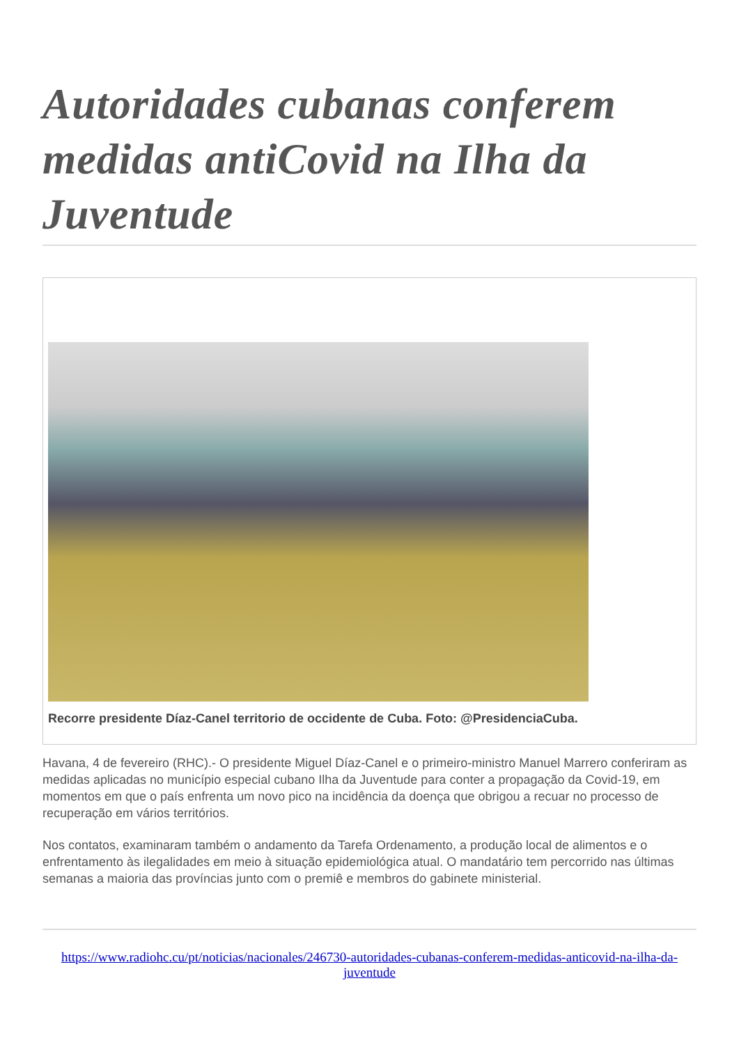Autoridades cubanas conferem medidas antiCovid na Ilha da Juventude
Recorre presidente Díaz-Canel territorio de occidente de Cuba. Foto: @PresidenciaCuba.
Havana, 4 de fevereiro (RHC).- O presidente Miguel Díaz-Canel e o primeiro-ministro Manuel Marrero conferiram as medidas aplicadas no município especial cubano Ilha da Juventude para conter a propagação da Covid-19, em momentos em que o país enfrenta um novo pico na incidência da doença que obrigou a recuar no processo de recuperação em vários territórios.
Nos contatos, examinaram também o andamento da Tarefa Ordenamento, a produção local de alimentos e o enfrentamento às ilegalidades em meio à situação epidemiológica atual. O mandatário tem percorrido nas últimas semanas a maioria das províncias junto com o premiê e membros do gabinete ministerial.
https://www.radiohc.cu/pt/noticias/nacionales/246730-autoridades-cubanas-conferem-medidas-anticovid-na-ilha-da-juventude